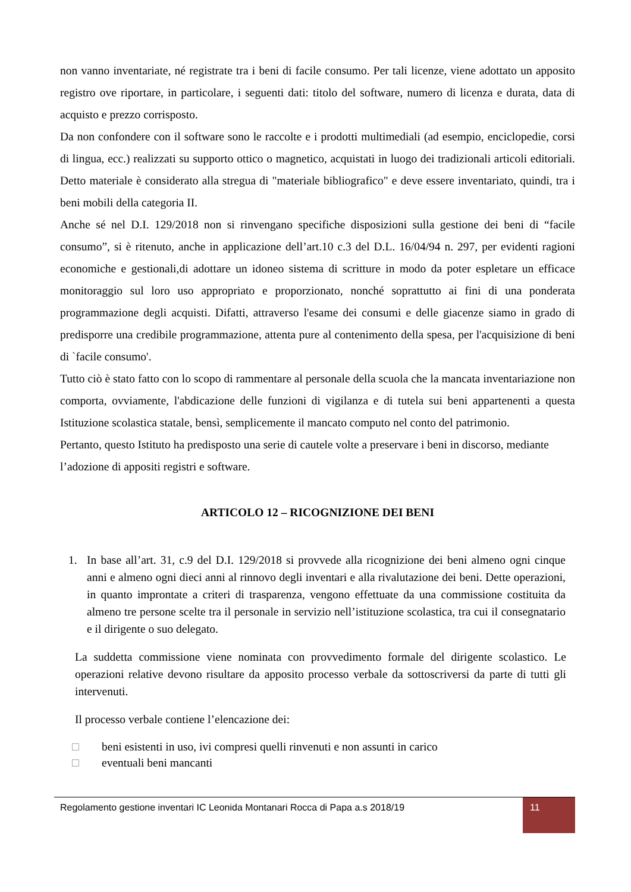non vanno inventariate, né registrate tra i beni di facile consumo. Per tali licenze, viene adottato un apposito registro ove riportare, in particolare, i seguenti dati: titolo del software, numero di licenza e durata, data di acquisto e prezzo corrisposto.
Da non confondere con il software sono le raccolte e i prodotti multimediali (ad esempio, enciclopedie, corsi di lingua, ecc.) realizzati su supporto ottico o magnetico, acquistati in luogo dei tradizionali articoli editoriali. Detto materiale è considerato alla stregua di "materiale bibliografico" e deve essere inventariato, quindi, tra i beni mobili della categoria II.
Anche sé nel D.I. 129/2018 non si rinvengano specifiche disposizioni sulla gestione dei beni di “facile consumo”, si è ritenuto, anche in applicazione dell’art.10 c.3 del D.L. 16/04/94 n. 297, per evidenti ragioni economiche e gestionali,di adottare un idoneo sistema di scritture in modo da poter espletare un efficace monitoraggio sul loro uso appropriato e proporzionato, nonché soprattutto ai fini di una ponderata programmazione degli acquisti. Difatti, attraverso l'esame dei consumi e delle giacenze siamo in grado di predisporre una credibile programmazione, attenta pure al contenimento della spesa, per l'acquisizione di beni di `facile consumo'.
Tutto ciò è stato fatto con lo scopo di rammentare al personale della scuola che la mancata inventariazione non comporta, ovviamente, l'abdicazione delle funzioni di vigilanza e di tutela sui beni appartenenti a questa Istituzione scolastica statale, bensì, semplicemente il mancato computo nel conto del patrimonio.
Pertanto, questo Istituto ha predisposto una serie di cautele volte a preservare i beni in discorso, mediante l’adozione di appositi registri e software.
ARTICOLO 12 – RICOGNIZIONE DEI BENI
1.
In base all’art. 31, c.9 del D.I. 129/2018 si provvede alla ricognizione dei beni almeno ogni cinque anni e almeno ogni dieci anni al rinnovo degli inventari e alla rivalutazione dei beni. Dette operazioni, in quanto improntate a criteri di trasparenza, vengono effettuate da una commissione costituita da almeno tre persone scelte tra il personale in servizio nell’istituzione scolastica, tra cui il consegnatario e il dirigente o suo delegato.
La suddetta commissione viene nominata con provvedimento formale del dirigente scolastico. Le operazioni relative devono risultare da apposito processo verbale da sottoscriversi da parte di tutti gli intervenuti.
Il processo verbale contiene l’elencazione dei:
□ beni esistenti in uso, ivi compresi quelli rinvenuti e non assunti in carico
□ eventuali beni mancanti
Regolamento gestione inventari IC Leonida Montanari Rocca di Papa a.s 2018/19
11